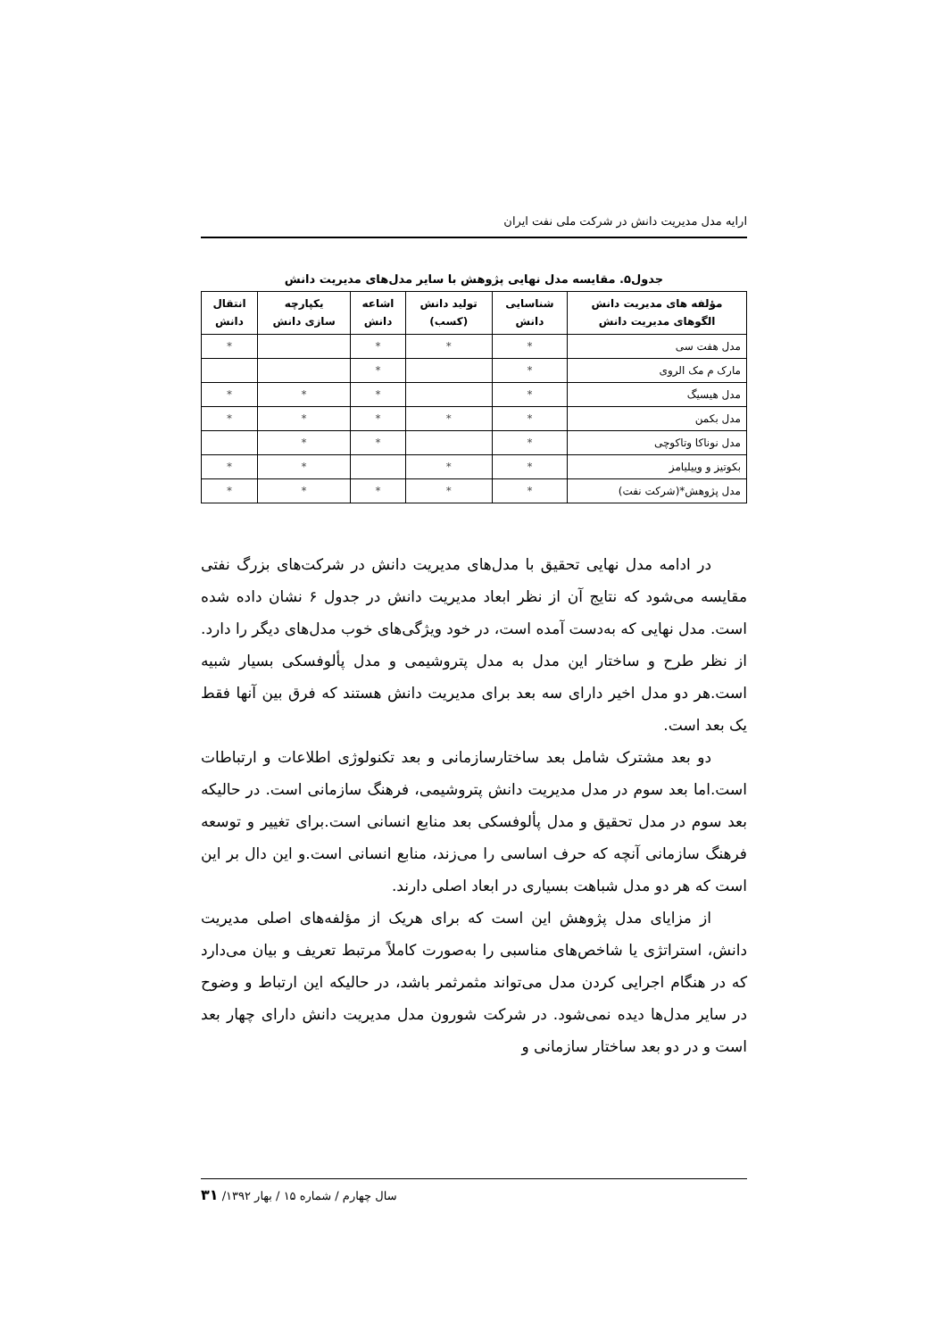ارایه مدل مدیریت دانش در شرکت ملی نفت ایران
جدول۵. مقایسه مدل نهایی پژوهش با سایر مدل‌های مدیریت دانش
| مؤلفه های مدیریت دانش الگوهای مدیریت دانش | شناسایی دانش | تولید دانش (کسب) | اشاعه دانش | یکپارچه سازی دانش | انتقال دانش |
| --- | --- | --- | --- | --- | --- |
| مدل هفت سی | * | * | * | | * |
| مارک م مک الروی | * | | * | | |
| مدل هیسیگ | * | | * | * | * |
| مدل بکمن | * | * | * | * | * |
| مدل نوناکا وتاکوچی | * | | * | * | |
| بکوتیز و وییلیامز | * | * | | * | * |
| مدل پژوهش*(شرکت نفت) | * | * | * | * | * |
در ادامه مدل نهایی تحقیق با مدل‌های مدیریت دانش در شرکت‌های بزرگ نفتی مقایسه می‌شود که نتایج آن از نظر ابعاد مدیریت دانش در جدول ۶ نشان داده شده است. مدل نهایی که به‌دست آمده است، در خود ویژگی‌های خوب مدل‌های دیگر را دارد. از نظر طرح و ساختار این مدل به مدل پتروشیمی و مدل پألوفسکی بسیار شبیه است.هر دو مدل اخیر دارای سه بعد برای مدیریت دانش هستند که فرق بین آنها فقط یک بعد است.
دو بعد مشترک شامل بعد ساختارسازمانی و بعد تکنولوژی اطلاعات و ارتباطات است.اما بعد سوم در مدل مدیریت دانش پتروشیمی، فرهنگ سازمانی است. در حالیکه بعد سوم در مدل تحقیق و مدل پألوفسکی بعد منابع انسانی است.برای تغییر و توسعه فرهنگ سازمانی آنچه که حرف اساسی را می‌زند، منابع انسانی است.و این دال بر این است که هر دو مدل شباهت بسیاری در ابعاد اصلی دارند.
از مزایای مدل پژوهش این است که برای هریک از مؤلفه‌های اصلی مدیریت دانش، استراتژی یا شاخص‌های مناسبی را به‌صورت کاملاً مرتبط تعریف و بیان می‌دارد که در هنگام اجرایی کردن مدل می‌تواند مثمرثمر باشد، در حالیکه این ارتباط و وضوح در سایر مدل‌ها دیده نمی‌شود. در شرکت شورون مدل مدیریت دانش دارای چهار بعد است و در دو بعد ساختار سازمانی و
سال چهارم / شماره ۱۵ / بهار ۱۳۹۲/ ۳۱